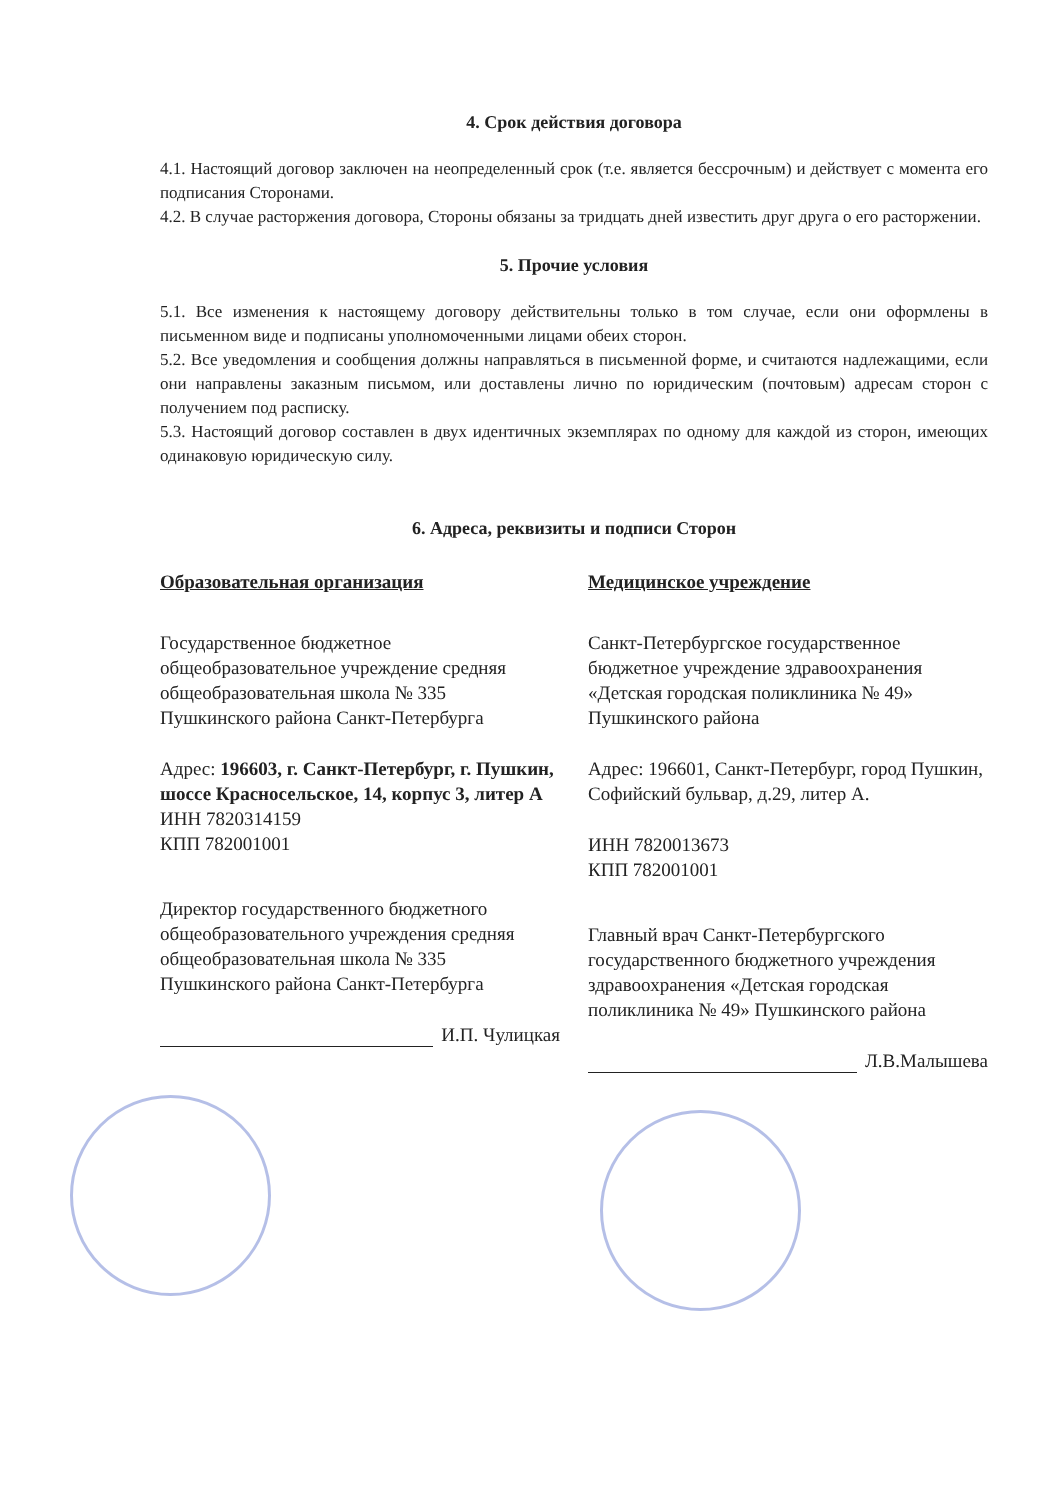4. Срок действия договора
4.1. Настоящий договор заключен на неопределенный срок (т.е. является бессрочным) и действует с момента его подписания Сторонами.
4.2. В случае расторжения договора, Стороны обязаны за тридцать дней известить друг друга о его расторжении.
5. Прочие условия
5.1. Все изменения к настоящему договору действительны только в том случае, если они оформлены в письменном виде и подписаны уполномоченными лицами обеих сторон.
5.2. Все уведомления и сообщения должны направляться в письменной форме, и считаются надлежащими, если они направлены заказным письмом, или доставлены лично по юридическим (почтовым) адресам сторон с получением под расписку.
5.3. Настоящий договор составлен в двух идентичных экземплярах по одному для каждой из сторон, имеющих одинаковую юридическую силу.
6. Адреса, реквизиты и подписи Сторон
Образовательная организация
Государственное бюджетное общеобразовательное учреждение средняя общеобразовательная школа № 335 Пушкинского района Санкт-Петербурга
Адрес: 196603, г. Санкт-Петербург, г. Пушкин, шоссе Красносельское, 14, корпус 3, литер А
ИНН 7820314159
КПП 782001001
Директор государственного бюджетного общеобразовательного учреждения средняя общеобразовательная школа № 335 Пушкинского района Санкт-Петербурга
И.П. Чулицкая
Медицинское учреждение
Санкт-Петербургское государственное бюджетное учреждение здравоохранения «Детская городская поликлиника № 49» Пушкинского района
Адрес: 196601, Санкт-Петербург, город Пушкин, Софийский бульвар, д.29, литер А.
ИНН 7820013673
КПП 782001001
Главный врач Санкт-Петербургского государственного бюджетного учреждения здравоохранения «Детская городская поликлиника № 49» Пушкинского района
Л.В.Малышева